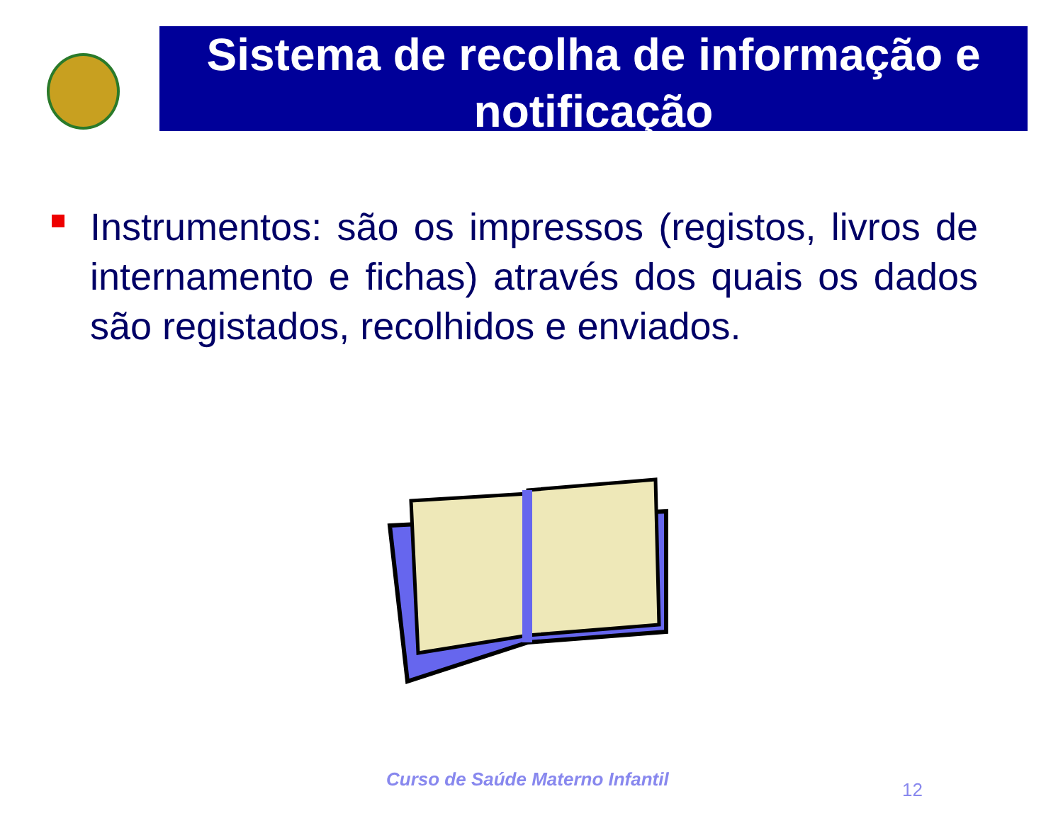Sistema de recolha de informação e notificação
Instrumentos: são os impressos (registos, livros de internamento e fichas) através dos quais os dados são registados, recolhidos e enviados.
Curso de Saúde Materno Infantil
12